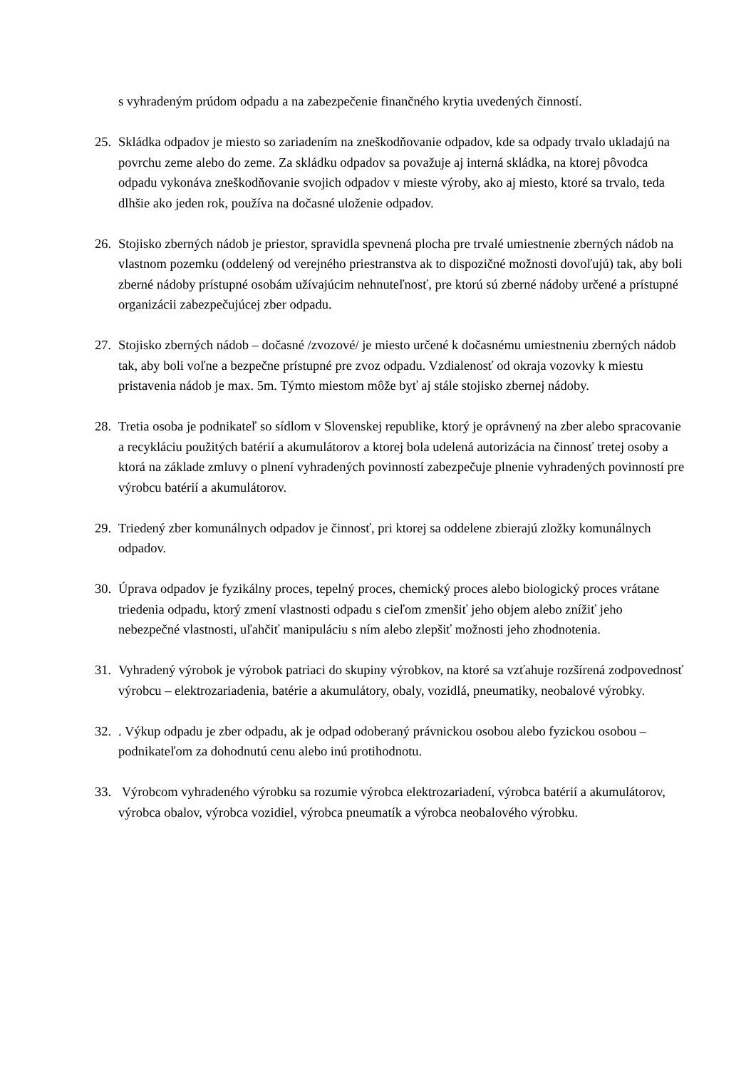s vyhradeným prúdom odpadu a na zabezpečenie finančného krytia uvedených činností.
25. Skládka odpadov je miesto so zariadením na zneškodňovanie odpadov, kde sa odpady trvalo ukladajú na povrchu zeme alebo do zeme. Za skládku odpadov sa považuje aj interná skládka, na ktorej pôvodca odpadu vykonáva zneškodňovanie svojich odpadov v mieste výroby, ako aj miesto, ktoré sa trvalo, teda dlhšie ako jeden rok, používa na dočasné uloženie odpadov.
26. Stojisko zberných nádob je priestor, spravidla spevnená plocha pre trvalé umiestnenie zberných nádob na vlastnom pozemku (oddelený od verejného priestranstva ak to dispozičné možnosti dovoľujú) tak, aby boli zberné nádoby prístupné osobám užívajúcim nehnuteľnosť, pre ktorú sú zberné nádoby určené a prístupné organizácii zabezpečujúcej zber odpadu.
27. Stojisko zberných nádob – dočasné /zvozové/ je miesto určené k dočasnému umiestneniu zberných nádob tak, aby boli voľne a bezpečne prístupné pre zvoz odpadu. Vzdialenosť od okraja vozovky k miestu pristavenia nádob je max. 5m. Týmto miestom môže byť aj stále stojisko zbernej nádoby.
28. Tretia osoba je podnikateľ so sídlom v Slovenskej republike, ktorý je oprávnený na zber alebo spracovanie a recykláciu použitých batérií a akumulátorov a ktorej bola udelená autorizácia na činnosť tretej osoby a ktorá na základe zmluvy o plnení vyhradených povinností zabezpečuje plnenie vyhradených povinností pre výrobcu batérií a akumulátorov.
29. Triedený zber komunálnych odpadov je činnosť, pri ktorej sa oddelene zbierajú zložky komunálnych odpadov.
30. Úprava odpadov je fyzikálny proces, tepelný proces, chemický proces alebo biologický proces vrátane triedenia odpadu, ktorý zmení vlastnosti odpadu s cieľom zmenšiť jeho objem alebo znížiť jeho nebezpečné vlastnosti, uľahčiť manipuláciu s ním alebo zlepšiť možnosti jeho zhodnotenia.
31. Vyhradený výrobok je výrobok patriaci do skupiny výrobkov, na ktoré sa vzťahuje rozšírená zodpovednosť výrobcu – elektrozariadenia, batérie a akumulátory, obaly, vozidlá, pneumatiky, neobalové výrobky.
32.. Výkup odpadu je zber odpadu, ak je odpad odoberaný právnickou osobou alebo fyzickou osobou – podnikateľom za dohodnutú cenu alebo inú protihodnotu.
33. Výrobcom vyhradeného výrobku sa rozumie výrobca elektrozariadení, výrobca batérií a akumulátorov, výrobca obalov, výrobca vozidiel, výrobca pneumatík a výrobca neobalového výrobku.